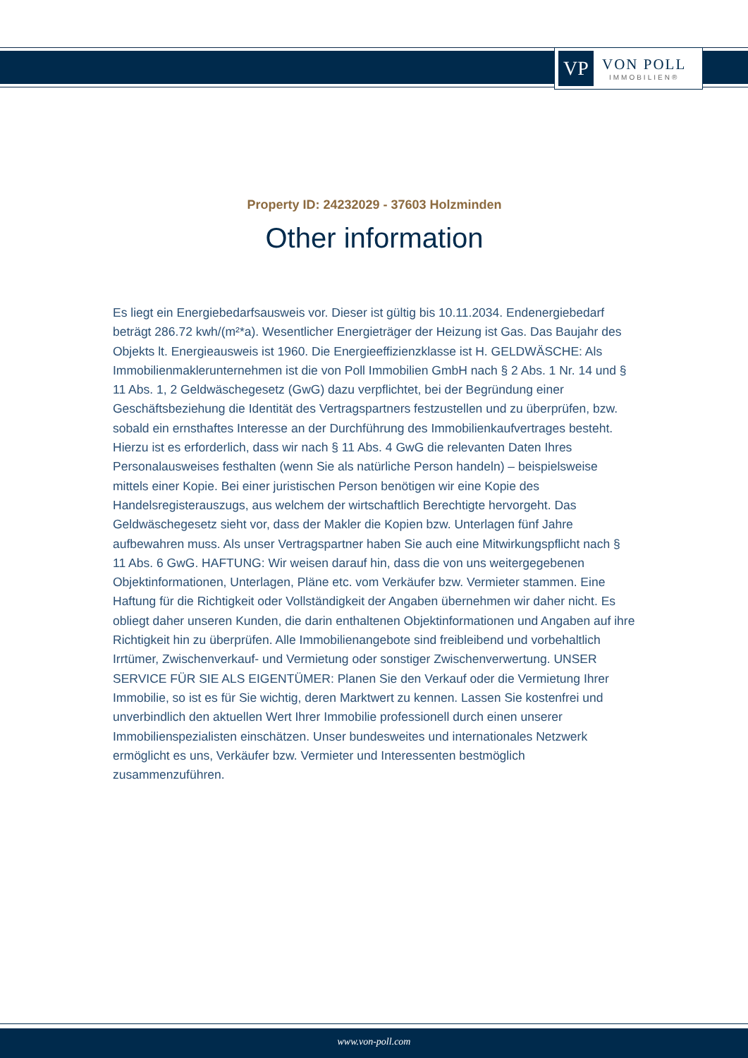VP
VON POLL
IMMOBILIEN®
Property ID: 24232029 - 37603 Holzminden
Other information
Es liegt ein Energiebedarfsausweis vor. Dieser ist gültig bis 10.11.2034. Endenergiebedarf beträgt 286.72 kwh/(m²*a). Wesentlicher Energieträger der Heizung ist Gas. Das Baujahr des Objekts lt. Energieausweis ist 1960. Die Energieeffizienzklasse ist H. GELDWÄSCHE: Als Immobilienmaklerunternehmen ist die von Poll Immobilien GmbH nach § 2 Abs. 1 Nr. 14 und § 11 Abs. 1, 2 Geldwäschegesetz (GwG) dazu verpflichtet, bei der Begründung einer Geschäftsbeziehung die Identität des Vertragspartners festzustellen und zu überprüfen, bzw. sobald ein ernsthaftes Interesse an der Durchführung des Immobilienkaufvertrages besteht. Hierzu ist es erforderlich, dass wir nach § 11 Abs. 4 GwG die relevanten Daten Ihres Personalausweises festhalten (wenn Sie als natürliche Person handeln) – beispielsweise mittels einer Kopie. Bei einer juristischen Person benötigen wir eine Kopie des Handelsregisterauszugs, aus welchem der wirtschaftlich Berechtigte hervorgeht. Das Geldwäschegesetz sieht vor, dass der Makler die Kopien bzw. Unterlagen fünf Jahre aufbewahren muss. Als unser Vertragspartner haben Sie auch eine Mitwirkungspflicht nach § 11 Abs. 6 GwG. HAFTUNG: Wir weisen darauf hin, dass die von uns weitergegebenen Objektinformationen, Unterlagen, Pläne etc. vom Verkäufer bzw. Vermieter stammen. Eine Haftung für die Richtigkeit oder Vollständigkeit der Angaben übernehmen wir daher nicht. Es obliegt daher unseren Kunden, die darin enthaltenen Objektinformationen und Angaben auf ihre Richtigkeit hin zu überprüfen. Alle Immobilienangebote sind freibleibend und vorbehaltlich Irrtümer, Zwischenverkauf- und Vermietung oder sonstiger Zwischenverwertung. UNSER SERVICE FÜR SIE ALS EIGENTÜMER: Planen Sie den Verkauf oder die Vermietung Ihrer Immobilie, so ist es für Sie wichtig, deren Marktwert zu kennen. Lassen Sie kostenfrei und unverbindlich den aktuellen Wert Ihrer Immobilie professionell durch einen unserer Immobilienspezialisten einschätzen. Unser bundesweites und internationales Netzwerk ermöglicht es uns, Verkäufer bzw. Vermieter und Interessenten bestmöglich zusammenzuführen.
www.von-poll.com